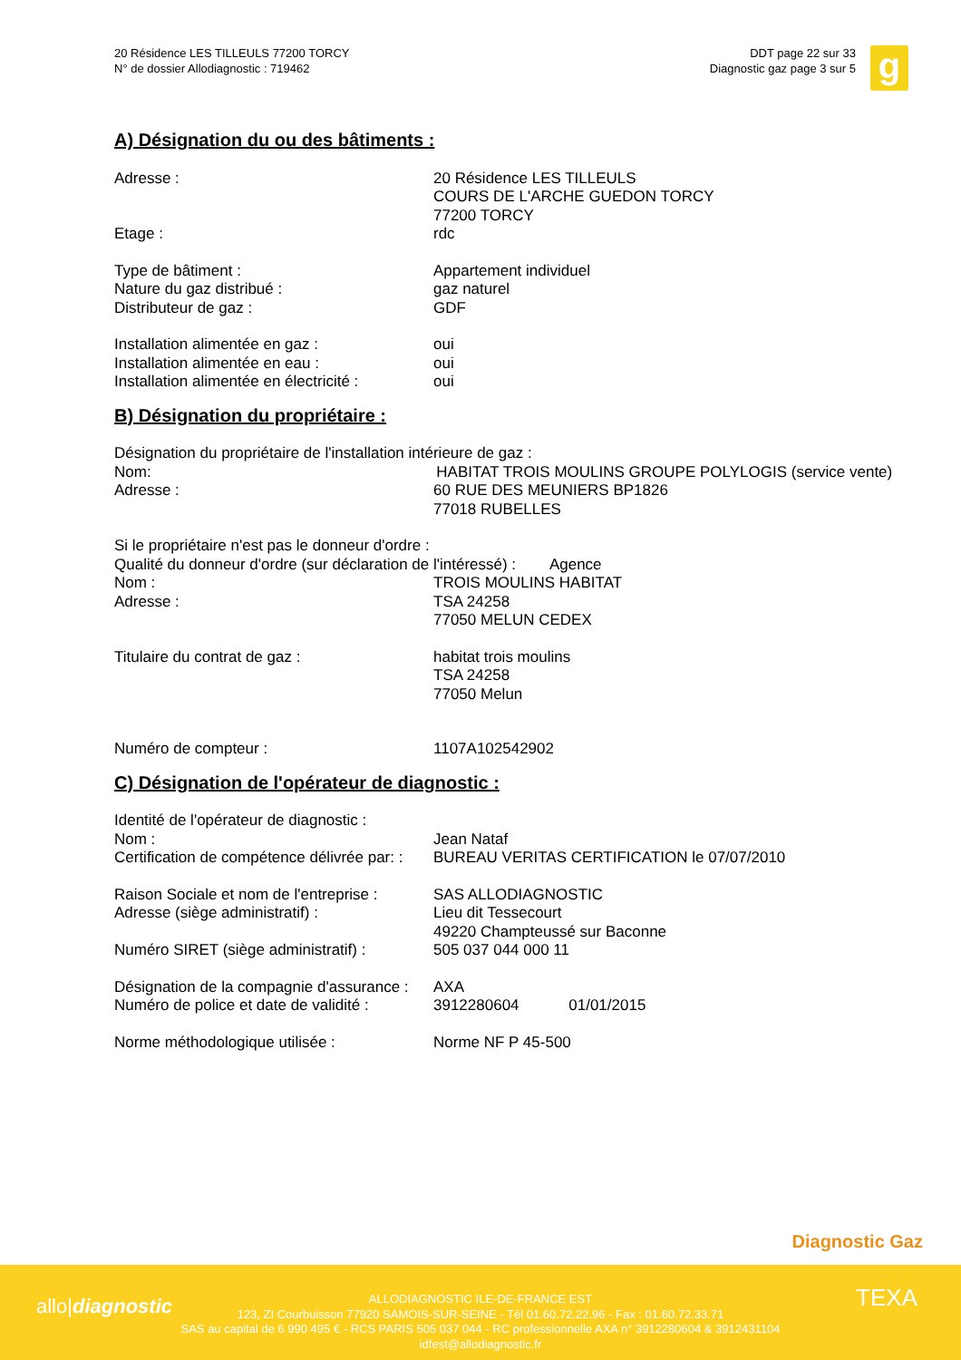20 Résidence LES TILLEULS 77200 TORCY
N° de dossier Allodiagnostic : 719462
DDT page 22 sur 33
Diagnostic gaz page 3 sur 5
g
A) Désignation du ou des bâtiments :
Adresse : 20 Résidence LES TILLEULS
COURS DE L'ARCHE GUEDON TORCY
77200 TORCY
Etage : rdc
Type de bâtiment : Appartement individuel
Nature du gaz distribué : gaz naturel
Distributeur de gaz : GDF
Installation alimentée en gaz : oui
Installation alimentée en eau : oui
Installation alimentée en électricité :
oui
B) Désignation du propriétaire :
Désignation du propriétaire de l'installation intérieure de gaz :
Nom: HABITAT TROIS MOULINS GROUPE POLYLOGIS (service vente)
Adresse : 60 RUE DES MEUNIERS BP1826
77018 RUBELLES
Si le propriétaire n'est pas le donneur d'ordre :
Qualité du donneur d'ordre (sur déclaration de l'intéressé) : Agence
Nom : TROIS MOULINS HABITAT
Adresse : TSA 24258
77050 MELUN CEDEX
Titulaire du contrat de gaz : habitat trois moulins
TSA 24258
77050 Melun
Numéro de compteur : 1107A102542902
C) Désignation de l'opérateur de diagnostic :
Identité de l'opérateur de diagnostic :
Nom : Jean Nataf
Certification de compétence délivrée par: :
BUREAU VERITAS CERTIFICATION le 07/07/2010
Raison Sociale et nom de l'entreprise :
SAS ALLODIAGNOSTIC
Adresse (siège administratif) : Lieu dit Tessecourt
49220 Champteussé sur Baconne
Numéro SIRET (siège administratif) :
505 037 044 000 11
Désignation de la compagnie d'assurance :
AXA
Numéro de police et date de validité :
3912280604 01/01/2015
Norme méthodologique utilisée : Norme NF P 45-500
Diagnostic Gaz
allo|diagnostic
ALLODIAGNOSTIC ILE-DE-FRANCE EST
123, ZI Courbuisson 77920 SAMOIS-SUR-SEINE - Tél 01.60.72.22.96 - Fax : 01.60.72.33.71
SAS au capital de 6 990 495 € - RCS PARIS 505 037 044 - RC professionnelle AXA n° 3912280604 & 3912431104
idfest@allodiagnostic.fr
TEXA